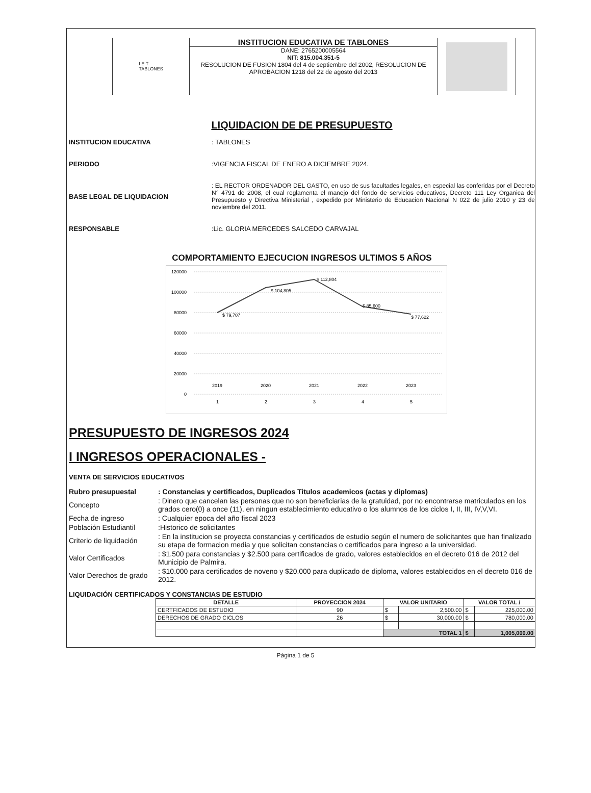I E T
TABLONES
INSTITUCION EDUCATIVA DE TABLONES
DANE: 2765200005564
NIT: 815.004.351-5
RESOLUCION DE FUSION 1804 del 4 de septiembre del 2002, RESOLUCION DE APROBACION 1218 del 22 de agosto del 2013
LIQUIDACION DE DE PRESUPUESTO
INSTITUCION EDUCATIVA: TABLONES
PERIODO:VIGENCIA FISCAL DE ENERO A DICIEMBRE 2024.
BASE LEGAL DE LIQUIDACION: EL RECTOR ORDENADOR DEL GASTO, en uso de sus facultades legales, en especial las conferidas por el Decreto N° 4791 de 2008, el cual reglamenta el manejo del fondo de servicios educativos, Decreto 111 Ley Organica del Presupuesto y Directiva Ministerial , expedido por Ministerio de Educacion Nacional N 022 de julio 2010 y 23 de noviembre del 2011.
RESPONSABLE:Lic. GLORIA MERCEDES SALCEDO CARVAJAL
COMPORTAMIENTO EJECUCION INGRESOS ULTIMOS 5 AÑOS
120000
100000
80000
60000
40000
20000
0
$ 79,707
$ 104,805
$ 112,804
$ 85,600
$ 77,622
2019
2020
2021
2022
2023
1
2
3
4
5
PRESUPUESTO DE INGRESOS 2024
I INGRESOS OPERACIONALES -
VENTA DE SERVICIOS EDUCATIVOS
Rubro presupuestal : Constancias y certificados, Duplicados Titulos academicos (actas y diplomas)
Concepto
: Dinero que cancelan las personas que no son beneficiarias de la gratuidad, por no encontrarse matriculados en los grados cero(0) a once (11), en ningun establecimiento educativo o los alumnos de los ciclos I, II, III, IV,V,VI.
Fecha de ingreso : Cualquier epoca del año fiscal 2023
Población Estudiantil
:Historico de solicitantes
Criterio de liquidación
: En la institucion se proyecta constancias y certificados de estudio según el numero de solicitantes que han finalizado su etapa de formacion media y que solicitan constancias o certificados para ingreso a la universidad.
Valor Certificados
: $1.500 para constancias y $2.500 para certificados de grado, valores establecidos en el decreto 016 de 2012 del Municipio de Palmira.
Valor Derechos de grado
: $10.000 para certificados de noveno y $20.000 para duplicado de diploma, valores establecidos en el decreto 016 de 2012.
LIQUIDACIÓN CERTIFICADOS Y CONSTANCIAS DE ESTUDIO
| DETALLE | PROYECCION 2024 | VALOR UNITARIO | | VALOR TOTAL / | |
| --- | --- | --- | --- | --- | --- |
| CERTFICADOS DE ESTUDIO | 90 | $ | 2,500.00 | $ | 225,000.00 |
| DERECHOS DE GRADO CICLOS | 26 | $ | 30,000.00 | $ | 780,000.00 |
| | | TOTAL 1 | | $ | 1,005,000.00 |
Página 1 de 5